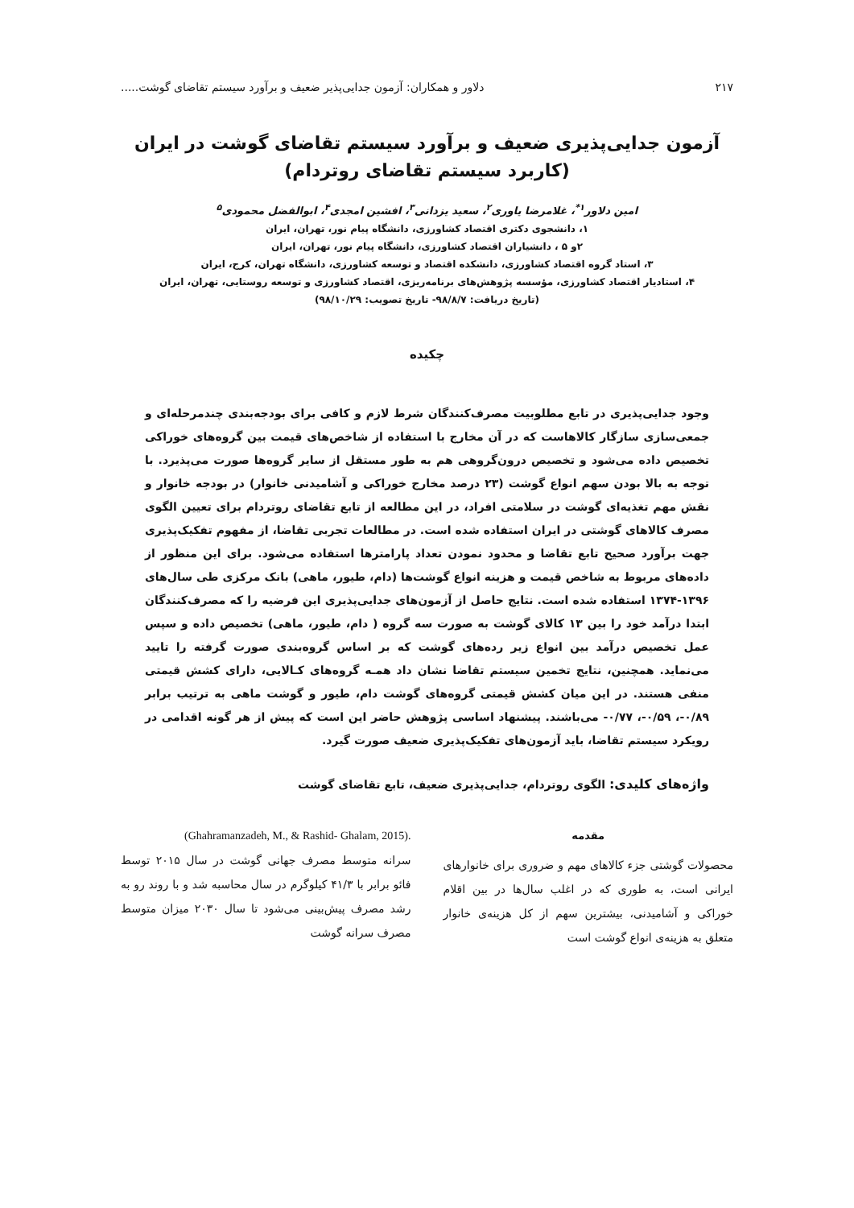۲۱۷ دلاور و همکاران: آزمون جدایی‌پذیر ضعیف و برآورد سیستم تقاضای گوشت.....
آزمون جدایی‌پذیری ضعیف و برآورد سیستم تقاضای گوشت در ایران
(کاربرد سیستم تقاضای روتردام)
امین دلاور<sup>۱*</sup>، غلامرضا یاوری<sup>۲</sup>، سعید یزدانی<sup>۳</sup>، افشین امجدی<sup>۴</sup>، ابوالفضل محمودی<sup>۵</sup>
۱، دانشجوی دکتری اقتصاد کشاورزی، دانشگاه پیام نور، تهران، ایران
۲و ۵ ، دانشیاران اقتصاد کشاورزی، دانشگاه پیام نور، تهران، ایران
۳، استاد گروه اقتصاد کشاورزی، دانشکده اقتصاد و توسعه کشاورزی، دانشگاه تهران، کرج، ایران
۴، استادیار اقتصاد کشاورزی، مؤسسه پژوهش‌های برنامه‌ریزی، اقتصاد کشاورزی و توسعه روستایی، تهران، ایران
(تاریخ دریافت: ۹۸/۸/۷- تاریخ تصویب: ۹۸/۱۰/۲۹)
چکیده
وجود جدایی‌پذیری در تابع مطلوبیت مصرف‌کنندگان شرط لازم و کافی برای بودجه‌بندی چندمرحله‌ای و جمعی‌سازی سازگار کالاهاست که در آن مخارج با استفاده از شاخص‌های قیمت بین گروه‌های خوراکی تخصیص داده می‌شود و تخصیص درون‌گروهی هم به طور مستقل از سایر گروه‌ها صورت می‌پذیرد. با توجه به بالا بودن سهم انواع گوشت (۲۳ درصد مخارج خوراکی و آشامیدنی خانوار) در بودجه خانوار و نقش مهم تغذیه‌ای گوشت در سلامتی افراد، در این مطالعه از تابع تقاضای روتردام برای تعیین الگوی مصرف کالاهای گوشتی در ایران استفاده شده است. در مطالعات تجربی تقاضا، از مفهوم تفکیک‌پذیری جهت برآورد صحیح تابع تقاضا و محدود نمودن تعداد پارامترها استفاده می‌شود. برای این منظور از داده‌های مربوط به شاخص قیمت و هزینه انواع گوشت‌ها (دام، طیور، ماهی) بانک مرکزی طی سال‌های ۱۳۹۶-۱۳۷۴ استفاده شده است. نتایج حاصل از آزمون‌های جدایی‌پذیری این فرضیه را که مصرف‌کنندگان ابتدا درآمد خود را بین ۱۳ کالای گوشت به صورت سه گروه ( دام، طیور، ماهی) تخصیص داده و سپس عمل تخصیص درآمد بین انواع زیر رده‌های گوشت که بر اساس گروه‌بندی صورت گرفته را تایید می‌نماید. همچنین، نتایج تخمین سیستم تقاضا نشان داد همـه گروه‌های کـالایی، دارای کشش قیمتی منفی هستند. در این میان کشش قیمتی گروه‌های گوشت دام، طیور و گوشت ماهی به ترتیب برابر ۰/۸۹-، ۰/۵۹-، ۰/۷۷- می‌باشند. پیشنهاد اساسی پژوهش حاضر این است که پیش از هر گونه اقدامی در رویکرد سیستم تقاضا، باید آزمون‌های تفکیک‌پذیری ضعیف صورت گیرد.
واژه‌های کلیدی: الگوی روتردام، جدایی‌پذیری ضعیف، تابع تقاضای گوشت
مقدمه
محصولات گوشتی جزء کالاهای مهم و ضروری برای خانوارهای ایرانی است، به طوری که در اغلب سال‌ها در بین اقلام خوراکی و آشامیدنی، بیشترین سهم از کل هزینه‌ی خانوار متعلق به هزینه‌ی انواع گوشت است
(Ghahramanzadeh, M., & Rashid- Ghalam, 2015).
سرانه متوسط مصرف جهانی گوشت در سال ۲۰۱۵ توسط فائو برابر با ۴۱/۳ کیلوگرم در سال محاسبه شد و با روند رو به رشد مصرف پیش‌بینی می‌شود تا سال ۲۰۳۰ میزان متوسط مصرف سرانه گوشت